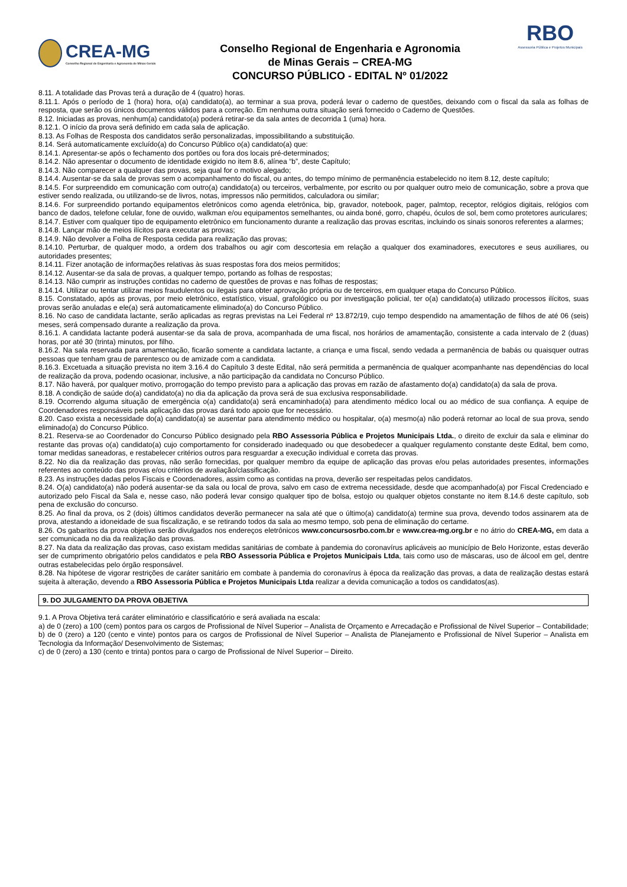CREA-MG
Conselho Regional de Engenharia e Agronomia de Minas Gerais
Conselho Regional de Engenharia e Agronomia
de Minas Gerais – CREA-MG
CONCURSO PÚBLICO - EDITAL Nº 01/2022
RBO
Assessoria Pública e Projetos Municipais
8.11. A totalidade das Provas terá a duração de 4 (quatro) horas.
8.11.1. Após o período de 1 (hora) hora, o(a) candidato(a), ao terminar a sua prova, poderá levar o caderno de questões, deixando com o fiscal da sala as folhas de resposta, que serão os únicos documentos válidos para a correção. Em nenhuma outra situação será fornecido o Caderno de Questões.
8.12. Iniciadas as provas, nenhum(a) candidato(a) poderá retirar-se da sala antes de decorrida 1 (uma) hora.
8.12.1. O início da prova será definido em cada sala de aplicação.
8.13. As Folhas de Resposta dos candidatos serão personalizadas, impossibilitando a substituição.
8.14. Será automaticamente excluído(a) do Concurso Público o(a) candidato(a) que:
8.14.1. Apresentar-se após o fechamento dos portões ou fora dos locais pré-determinados;
8.14.2. Não apresentar o documento de identidade exigido no item 8.6, alínea “b”, deste Capítulo;
8.14.3. Não comparecer a qualquer das provas, seja qual for o motivo alegado;
8.14.4. Ausentar-se da sala de provas sem o acompanhamento do fiscal, ou antes, do tempo mínimo de permanência estabelecido no item 8.12, deste capítulo;
8.14.5. For surpreendido em comunicação com outro(a) candidato(a) ou terceiros, verbalmente, por escrito ou por qualquer outro meio de comunicação, sobre a prova que estiver sendo realizada, ou utilizando-se de livros, notas, impressos não permitidos, calculadora ou similar;
8.14.6. For surpreendido portando equipamentos eletrônicos como agenda eletrônica, bip, gravador, notebook, pager, palmtop, receptor, relógios digitais, relógios com banco de dados, telefone celular, fone de ouvido, walkman e/ou equipamentos semelhantes, ou ainda boné, gorro, chapéu, óculos de sol, bem como protetores auriculares;
8.14.7. Estiver com qualquer tipo de equipamento eletrônico em funcionamento durante a realização das provas escritas, incluindo os sinais sonoros referentes a alarmes;
8.14.8. Lançar mão de meios ilícitos para executar as provas;
8.14.9. Não devolver a Folha de Resposta cedida para realização das provas;
8.14.10. Perturbar, de qualquer modo, a ordem dos trabalhos ou agir com descortesia em relação a qualquer dos examinadores, executores e seus auxiliares, ou autoridades presentes;
8.14.11. Fizer anotação de informações relativas às suas respostas fora dos meios permitidos;
8.14.12. Ausentar-se da sala de provas, a qualquer tempo, portando as folhas de respostas;
8.14.13. Não cumprir as instruções contidas no caderno de questões de provas e nas folhas de respostas;
8.14.14. Utilizar ou tentar utilizar meios fraudulentos ou ilegais para obter aprovação própria ou de terceiros, em qualquer etapa do Concurso Público.
8.15. Constatado, após as provas, por meio eletrônico, estatístico, visual, grafológico ou por investigação policial, ter o(a) candidato(a) utilizado processos ilícitos, suas provas serão anuladas e ele(a) será automaticamente eliminado(a) do Concurso Público.
8.16. No caso de candidata lactante, serão aplicadas as regras previstas na Lei Federal nº 13.872/19, cujo tempo despendido na amamentação de filhos de até 06 (seis) meses, será compensado durante a realização da prova.
8.16.1. A candidata lactante poderá ausentar-se da sala de prova, acompanhada de uma fiscal, nos horários de amamentação, consistente a cada intervalo de 2 (duas) horas, por até 30 (trinta) minutos, por filho.
8.16.2. Na sala reservada para amamentação, ficarão somente a candidata lactante, a criança e uma fiscal, sendo vedada a permanência de babás ou quaisquer outras pessoas que tenham grau de parentesco ou de amizade com a candidata.
8.16.3. Excetuada a situação prevista no item 3.16.4 do Capítulo 3 deste Edital, não será permitida a permanência de qualquer acompanhante nas dependências do local de realização da prova, podendo ocasionar, inclusive, a não participação da candidata no Concurso Público.
8.17. Não haverá, por qualquer motivo, prorrogação do tempo previsto para a aplicação das provas em razão de afastamento do(a) candidato(a) da sala de prova.
8.18. A condição de saúde do(a) candidato(a) no dia da aplicação da prova será de sua exclusiva responsabilidade.
8.19. Ocorrendo alguma situação de emergência o(a) candidato(a) será encaminhado(a) para atendimento médico local ou ao médico de sua confiança. A equipe de Coordenadores responsáveis pela aplicação das provas dará todo apoio que for necessário.
8.20. Caso exista a necessidade do(a) candidato(a) se ausentar para atendimento médico ou hospitalar, o(a) mesmo(a) não poderá retornar ao local de sua prova, sendo eliminado(a) do Concurso Público.
8.21. Reserva-se ao Coordenador do Concurso Público designado pela RBO Assessoria Pública e Projetos Municipais Ltda., o direito de excluir da sala e eliminar do restante das provas o(a) candidato(a) cujo comportamento for considerado inadequado ou que desobedecer a qualquer regulamento constante deste Edital, bem como, tomar medidas saneadoras, e restabelecer critérios outros para resguardar a execução individual e correta das provas.
8.22. No dia da realização das provas, não serão fornecidas, por qualquer membro da equipe de aplicação das provas e/ou pelas autoridades presentes, informações referentes ao conteúdo das provas e/ou critérios de avaliação/classificação.
8.23. As instruções dadas pelos Fiscais e Coordenadores, assim como as contidas na prova, deverão ser respeitadas pelos candidatos.
8.24. O(a) candidato(a) não poderá ausentar-se da sala ou local de prova, salvo em caso de extrema necessidade, desde que acompanhado(a) por Fiscal Credenciado e autorizado pelo Fiscal da Sala e, nesse caso, não poderá levar consigo qualquer tipo de bolsa, estojo ou qualquer objetos constante no item 8.14.6 deste capítulo, sob pena de exclusão do concurso.
8.25. Ao final da prova, os 2 (dois) últimos candidatos deverão permanecer na sala até que o último(a) candidato(a) termine sua prova, devendo todos assinarem ata de prova, atestando a idoneidade de sua fiscalização, e se retirando todos da sala ao mesmo tempo, sob pena de eliminação do certame.
8.26. Os gabaritos da prova objetiva serão divulgados nos endereços eletrônicos www.concursosrbo.com.br e www.crea-mg.org.br e no átrio do CREA-MG, em data a ser comunicada no dia da realização das provas.
8.27. Na data da realização das provas, caso existam medidas sanitárias de combate à pandemia do coronavírus aplicáveis ao município de Belo Horizonte, estas deverão ser de cumprimento obrigatório pelos candidatos e pela RBO Assessoria Pública e Projetos Municipais Ltda, tais como uso de máscaras, uso de álcool em gel, dentre outras estabelecidas pelo órgão responsável.
8.28. Na hipótese de vigorar restrições de caráter sanitário em combate à pandemia do coronavírus à época da realização das provas, a data de realização destas estará sujeita à alteração, devendo a RBO Assessoria Pública e Projetos Municipais Ltda realizar a devida comunicação a todos os candidatos(as).
9. DO JULGAMENTO DA PROVA OBJETIVA
9.1. A Prova Objetiva terá caráter eliminatório e classificatório e será avaliada na escala:
a) de 0 (zero) a 100 (cem) pontos para os cargos de Profissional de Nível Superior – Analista de Orçamento e Arrecadação e Profissional de Nível Superior – Contabilidade;
b) de 0 (zero) a 120 (cento e vinte) pontos para os cargos de Profissional de Nível Superior – Analista de Planejamento e Profissional de Nível Superior – Analista em Tecnologia da Informação/ Desenvolvimento de Sistemas;
c) de 0 (zero) a 130 (cento e trinta) pontos para o cargo de Profissional de Nível Superior – Direito.